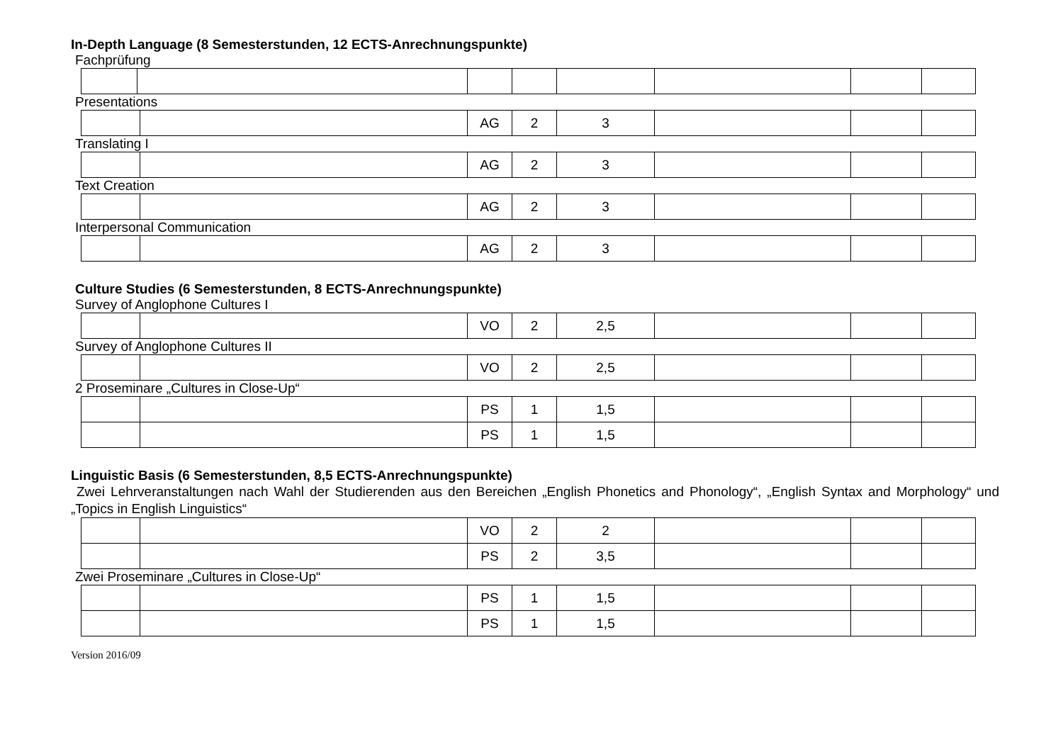In-Depth Language (8 Semesterstunden, 12 ECTS-Anrechnungspunkte)
Fachprüfung
Presentations
| | | AG | 2 | 3 | | | |
Translating I
| | | AG | 2 | 3 | | | |
Text Creation
| | | AG | 2 | 3 | | | |
Interpersonal Communication
| | | AG | 2 | 3 | | | |
Culture Studies (6 Semesterstunden, 8 ECTS-Anrechnungspunkte)
Survey of Anglophone Cultures I
| | | VO | 2 | 2,5 | | | |
Survey of Anglophone Cultures II
| | | VO | 2 | 2,5 | | | |
2 Proseminare „Cultures in Close-Up“
| | | PS | 1 | 1,5 | | | |
| | | PS | 1 | 1,5 | | | |
Linguistic Basis (6 Semesterstunden, 8,5 ECTS-Anrechnungspunkte)
Zwei Lehrveranstaltungen nach Wahl der Studierenden aus den Bereichen „English Phonetics and Phonology“, „English Syntax and Morphology“ und „Topics in English Linguistics“
| | | VO | 2 | 2 | | | |
| | | PS | 2 | 3,5 | | | |
Zwei Proseminare „Cultures in Close-Up“
| | | PS | 1 | 1,5 | | | |
| | | PS | 1 | 1,5 | | | |
Version 2016/09